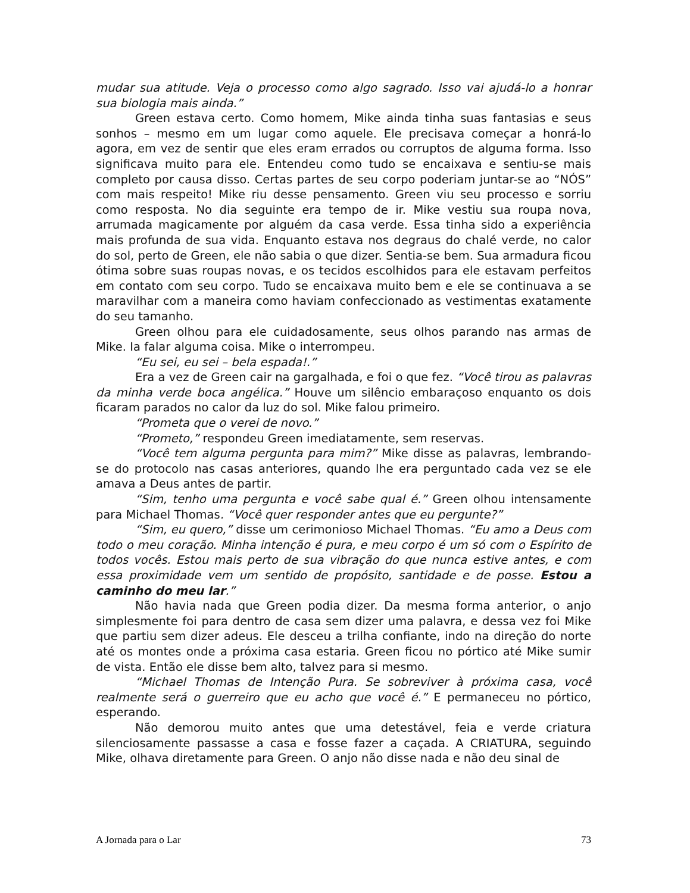mudar sua atitude. Veja o processo como algo sagrado. Isso vai ajudá-lo a honrar sua biologia mais ainda.”
Green estava certo. Como homem, Mike ainda tinha suas fantasias e seus sonhos – mesmo em um lugar como aquele. Ele precisava começar a honrá-lo agora, em vez de sentir que eles eram errados ou corruptos de alguma forma. Isso significava muito para ele. Entendeu como tudo se encaixava e sentiu-se mais completo por causa disso. Certas partes de seu corpo poderiam juntar-se ao “NÓS” com mais respeito! Mike riu desse pensamento. Green viu seu processo e sorriu como resposta. No dia seguinte era tempo de ir. Mike vestiu sua roupa nova, arrumada magicamente por alguém da casa verde. Essa tinha sido a experiência mais profunda de sua vida. Enquanto estava nos degraus do chalé verde, no calor do sol, perto de Green, ele não sabia o que dizer. Sentia-se bem. Sua armadura ficou ótima sobre suas roupas novas, e os tecidos escolhidos para ele estavam perfeitos em contato com seu corpo. Tudo se encaixava muito bem e ele se continuava a se maravilhar com a maneira como haviam confeccionado as vestimentas exatamente do seu tamanho.
Green olhou para ele cuidadosamente, seus olhos parando nas armas de Mike. Ia falar alguma coisa. Mike o interrompeu.
“Eu sei, eu sei – bela espada!.”
Era a vez de Green cair na gargalhada, e foi o que fez. “Você tirou as palavras da minha verde boca angélica.” Houve um silêncio embaraçoso enquanto os dois ficaram parados no calor da luz do sol. Mike falou primeiro.
“Prometa que o verei de novo.”
“Prometo,” respondeu Green imediatamente, sem reservas.
“Você tem alguma pergunta para mim?” Mike disse as palavras, lembrando-se do protocolo nas casas anteriores, quando lhe era perguntado cada vez se ele amava a Deus antes de partir.
“Sim, tenho uma pergunta e você sabe qual é.” Green olhou intensamente para Michael Thomas. “Você quer responder antes que eu pergunte?”
“Sim, eu quero,” disse um cerimonioso Michael Thomas. “Eu amo a Deus com todo o meu coração. Minha intenção é pura, e meu corpo é um só com o Espírito de todos vocês. Estou mais perto de sua vibração do que nunca estive antes, e com essa proximidade vem um sentido de propósito, santidade e de posse. Estou a caminho do meu lar.”
Não havia nada que Green podia dizer. Da mesma forma anterior, o anjo simplesmente foi para dentro de casa sem dizer uma palavra, e dessa vez foi Mike que partiu sem dizer adeus. Ele desceu a trilha confiante, indo na direção do norte até os montes onde a próxima casa estaria. Green ficou no pórtico até Mike sumir de vista. Então ele disse bem alto, talvez para si mesmo.
“Michael Thomas de Intenção Pura. Se sobreviver à próxima casa, você realmente será o guerreiro que eu acho que você é.” E permaneceu no pórtico, esperando.
Não demorou muito antes que uma detestável, feia e verde criatura silenciosamente passasse a casa e fosse fazer a caçada. A CRIATURA, seguindo Mike, olhava diretamente para Green. O anjo não disse nada e não deu sinal de
A Jornada para o Lar 73